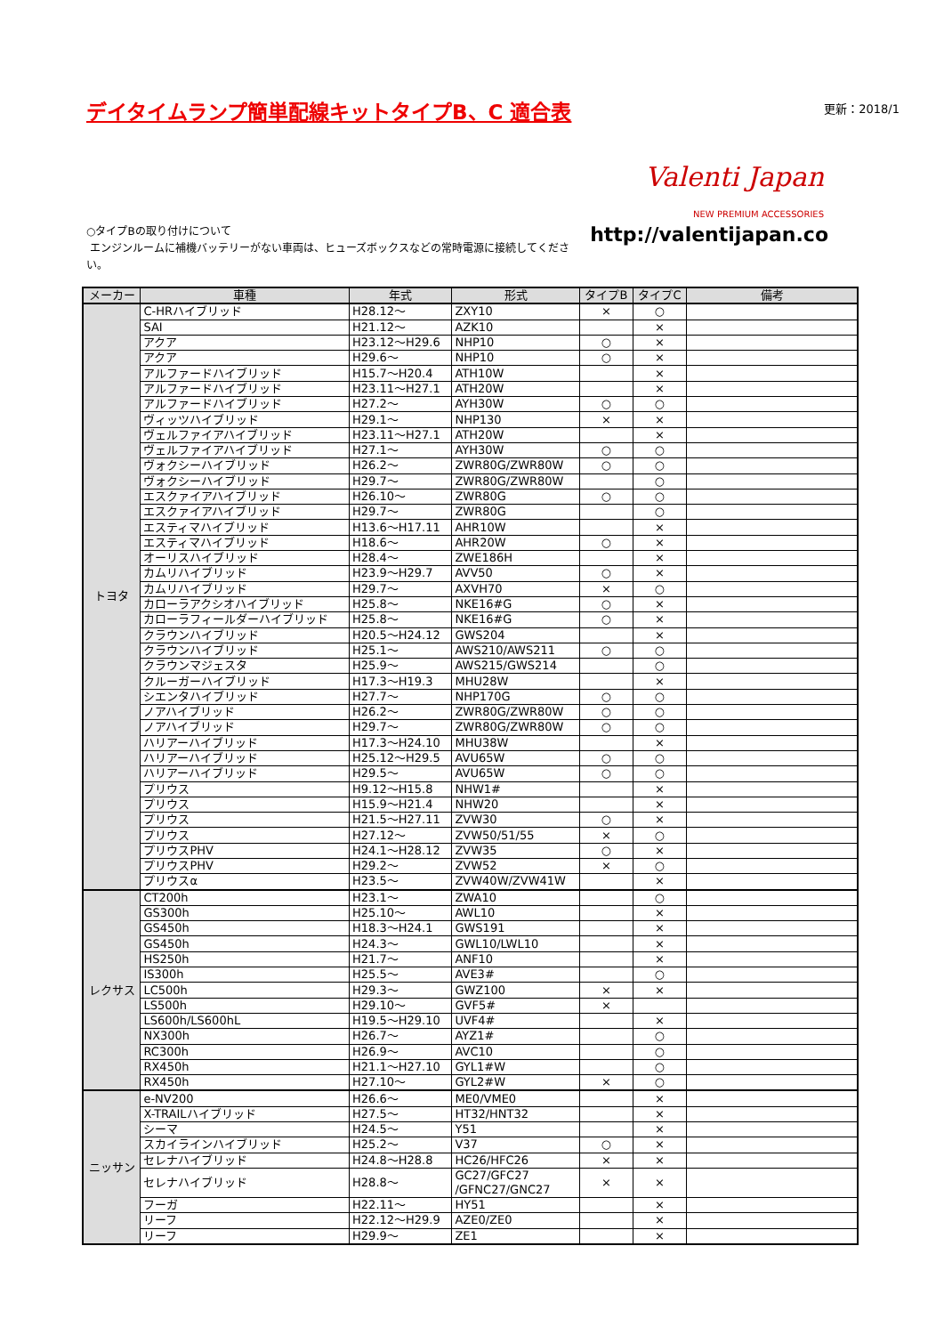デイタイムランプ簡単配線キットタイプB、C 適合表
更新：2018/1
Valenti Japan
NEW PREMIUM ACCESSORIES
○タイプBの取り付けについて
エンジンルームに補機バッテリーがない車両は、ヒューズボックスなどの常時電源に接続してください。
http://valentijapan.co
| メーカー | 車種 | 年式 | 形式 | タイプB | タイプC | 備考 |
| --- | --- | --- | --- | --- | --- | --- |
| トヨタ | C-HRハイブリッド | H28.12～ | ZXY10 | × | ○ | |
| | SAI | H21.12～ | AZK10 | | × | |
| | アクア | H23.12～H29.6 | NHP10 | ○ | × | |
| | アクア | H29.6～ | NHP10 | ○ | × | |
| | アルファードハイブリッド | H15.7～H20.4 | ATH10W | | × | |
| | アルファードハイブリッド | H23.11～H27.1 | ATH20W | | × | |
| | アルファードハイブリッド | H27.2～ | AYH30W | ○ | ○ | |
| | ヴィッツハイブリッド | H29.1～ | NHP130 | × | × | |
| | ヴェルファイアハイブリッド | H23.11～H27.1 | ATH20W | | × | |
| | ヴェルファイアハイブリッド | H27.1～ | AYH30W | ○ | ○ | |
| | ヴォクシーハイブリッド | H26.2～ | ZWR80G/ZWR80W | ○ | ○ | |
| | ヴォクシーハイブリッド | H29.7～ | ZWR80G/ZWR80W | | ○ | |
| | エスクァイアハイブリッド | H26.10～ | ZWR80G | ○ | ○ | |
| | エスクァイアハイブリッド | H29.7～ | ZWR80G | | ○ | |
| | エスティマハイブリッド | H13.6～H17.11 | AHR10W | | × | |
| | エスティマハイブリッド | H18.6～ | AHR20W | ○ | × | |
| | オーリスハイブリッド | H28.4～ | ZWE186H | | × | |
| | カムリハイブリッド | H23.9～H29.7 | AVV50 | ○ | × | |
| | カムリハイブリッド | H29.7～ | AXVH70 | × | ○ | |
| | カローラアクシオハイブリッド | H25.8～ | NKE16#G | ○ | × | |
| | カローラフィールダーハイブリッド | H25.8～ | NKE16#G | ○ | × | |
| | クラウンハイブリッド | H20.5～H24.12 | GWS204 | | × | |
| | クラウンハイブリッド | H25.1～ | AWS210/AWS211 | ○ | ○ | |
| | クラウンマジェスタ | H25.9～ | AWS215/GWS214 | | ○ | |
| | クルーガーハイブリッド | H17.3～H19.3 | MHU28W | | × | |
| | シエンタハイブリッド | H27.7～ | NHP170G | ○ | ○ | |
| | ノアハイブリッド | H26.2～ | ZWR80G/ZWR80W | ○ | ○ | |
| | ノアハイブリッド | H29.7～ | ZWR80G/ZWR80W | ○ | ○ | |
| | ハリアーハイブリッド | H17.3～H24.10 | MHU38W | | × | |
| | ハリアーハイブリッド | H25.12～H29.5 | AVU65W | ○ | ○ | |
| | ハリアーハイブリッド | H29.5～ | AVU65W | ○ | ○ | |
| | プリウス | H9.12～H15.8 | NHW1# | | × | |
| | プリウス | H15.9～H21.4 | NHW20 | | × | |
| | プリウス | H21.5～H27.11 | ZVW30 | ○ | × | |
| | プリウス | H27.12～ | ZVW50/51/55 | × | ○ | |
| | プリウスPHV | H24.1～H28.12 | ZVW35 | ○ | × | |
| | プリウスPHV | H29.2～ | ZVW52 | × | ○ | |
| | プリウスα | H23.5～ | ZVW40W/ZVW41W | | × | |
| レクサス | CT200h | H23.1～ | ZWA10 | | ○ | |
| | GS300h | H25.10～ | AWL10 | | × | |
| | GS450h | H18.3～H24.1 | GWS191 | | × | |
| | GS450h | H24.3～ | GWL10/LWL10 | | × | |
| | HS250h | H21.7～ | ANF10 | | × | |
| | IS300h | H25.5～ | AVE3# | | ○ | |
| | LC500h | H29.3～ | GWZ100 | × | × | |
| | LS500h | H29.10～ | GVF5# | × | | |
| | LS600h/LS600hL | H19.5～H29.10 | UVF4# | | × | |
| | NX300h | H26.7～ | AYZ1# | | ○ | |
| | RC300h | H26.9～ | AVC10 | | ○ | |
| | RX450h | H21.1～H27.10 | GYL1#W | | ○ | |
| | RX450h | H27.10～ | GYL2#W | × | ○ | |
| ニッサン | e-NV200 | H26.6～ | ME0/VME0 | | × | |
| | X-TRAILハイブリッド | H27.5～ | HT32/HNT32 | | × | |
| | シーマ | H24.5～ | Y51 | | × | |
| | スカイラインハイブリッド | H25.2～ | V37 | ○ | × | |
| | セレナハイブリッド | H24.8～H28.8 | HC26/HFC26 | × | × | |
| | セレナハイブリッド | H28.8～ | GC27/GFC27 /GFNC27/GNC27 | × | × | |
| | フーガ | H22.11～ | HY51 | | × | |
| | リーフ | H22.12～H29.9 | AZE0/ZE0 | | × | |
| | リーフ | H29.9～ | ZE1 | | × | |